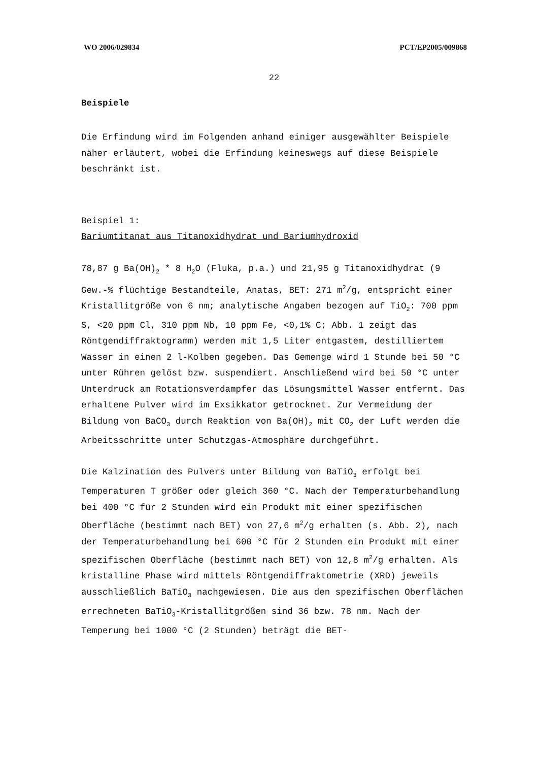WO 2006/029834 PCT/EP2005/009868
22
Beispiele
Die Erfindung wird im Folgenden anhand einiger ausgewählter Beispiele näher erläutert, wobei die Erfindung keineswegs auf diese Beispiele beschränkt ist.
Beispiel 1:
Bariumtitanat aus Titanoxidhydrat und Bariumhydroxid
78,87 g Ba(OH)<sub>2</sub> * 8 H<sub>2</sub>O (Fluka, p.a.) und 21,95 g Titanoxidhydrat (9 Gew.-% flüchtige Bestandteile, Anatas, BET: 271 m<sup>2</sup>/g, entspricht einer Kristallitgröße von 6 nm; analytische Angaben bezogen auf TiO<sub>2</sub>: 700 ppm S, <20 ppm Cl, 310 ppm Nb, 10 ppm Fe, <0,1% C; Abb. 1 zeigt das Röntgendiffraktogramm) werden mit 1,5 Liter entgastem, destilliertem Wasser in einen 2 l-Kolben gegeben. Das Gemenge wird 1 Stunde bei 50 °C unter Rühren gelöst bzw. suspendiert. Anschließend wird bei 50 °C unter Unterdruck am Rotationsverdampfer das Lösungsmittel Wasser entfernt. Das erhaltene Pulver wird im Exsikkator getrocknet. Zur Vermeidung der Bildung von BaCO<sub>3</sub> durch Reaktion von Ba(OH)<sub>2</sub> mit CO<sub>2</sub> der Luft werden die Arbeitsschritte unter Schutzgas-Atmosphäre durchgeführt.
Die Kalzination des Pulvers unter Bildung von BaTiO<sub>3</sub> erfolgt bei Temperaturen T größer oder gleich 360 °C. Nach der Temperaturbehandlung bei 400 °C für 2 Stunden wird ein Produkt mit einer spezifischen Oberfläche (bestimmt nach BET) von 27,6 m<sup>2</sup>/g erhalten (s. Abb. 2), nach der Temperaturbehandlung bei 600 °C für 2 Stunden ein Produkt mit einer spezifischen Oberfläche (bestimmt nach BET) von 12,8 m<sup>2</sup>/g erhalten. Als kristalline Phase wird mittels Röntgendiffraktometrie (XRD) jeweils ausschließlich BaTiO<sub>3</sub> nachgewiesen. Die aus den spezifischen Oberflächen errechneten BaTiO<sub>3</sub>-Kristallitgrößen sind 36 bzw. 78 nm. Nach der Temperung bei 1000 °C (2 Stunden) beträgt die BET-